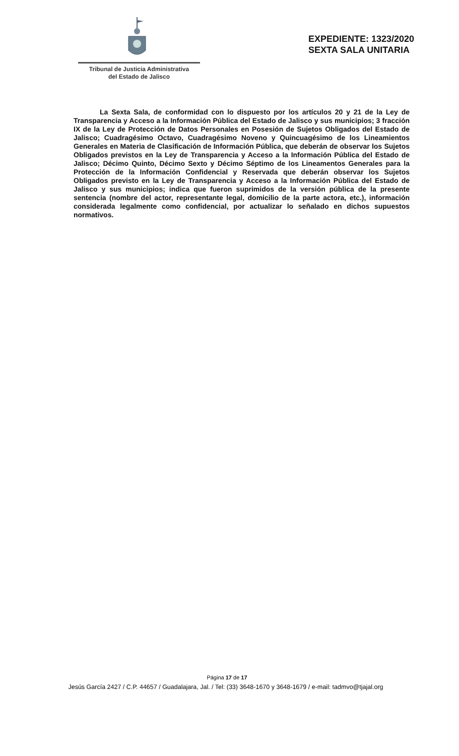Tribunal de Justicia Administrativa
del Estado de Jalisco
EXPEDIENTE: 1323/2020
SEXTA SALA UNITARIA
La Sexta Sala, de conformidad con lo dispuesto por los artículos 20 y 21 de la Ley de Transparencia y Acceso a la Información Pública del Estado de Jalisco y sus municipios; 3 fracción IX de la Ley de Protección de Datos Personales en Posesión de Sujetos Obligados del Estado de Jalisco; Cuadragésimo Octavo, Cuadragésimo Noveno y Quincuagésimo de los Lineamientos Generales en Materia de Clasificación de Información Pública, que deberán de observar los Sujetos Obligados previstos en la Ley de Transparencia y Acceso a la Información Pública del Estado de Jalisco; Décimo Quinto, Décimo Sexto y Décimo Séptimo de los Lineamentos Generales para la Protección de la Información Confidencial y Reservada que deberán observar los Sujetos Obligados previsto en la Ley de Transparencia y Acceso a la Información Pública del Estado de Jalisco y sus municipios; indica que fueron suprimidos de la versión pública de la presente sentencia (nombre del actor, representante legal, domicilio de la parte actora, etc.), información considerada legalmente como confidencial, por actualizar lo señalado en dichos supuestos normativos.
Página 17 de 17
Jesús García 2427 / C.P. 44657 / Guadalajara, Jal. / Tel: (33) 3648-1670 y 3648-1679 / e-mail: tadmvo@tjajal.org